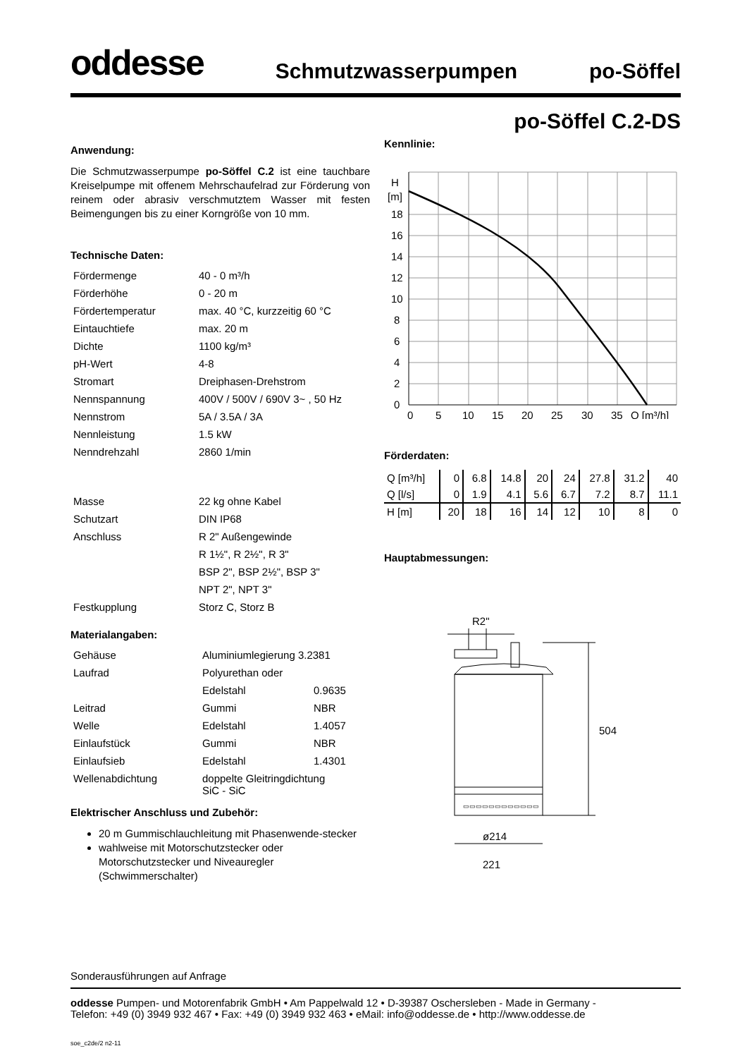oddesse Schmutzwasserpumpen po-Söffel
Anwendung:
Die Schmutzwasserpumpe po-Söffel C.2 ist eine tauchbare Kreiselpumpe mit offenem Mehrschaufelrad zur Förderung von reinem oder abrasiv verschmutztem Wasser mit festen Beimengungen bis zu einer Korngröße von 10 mm.
Technische Daten:
| Fördermenge | 40 - 0 m³/h |
| Förderhöhe | 0 - 20 m |
| Fördertemperatur | max. 40 °C, kurzzeitig 60 °C |
| Eintauchtiefe | max. 20 m |
| Dichte | 1100 kg/m³ |
| pH-Wert | 4-8 |
| Stromart | Dreiphasen-Drehstrom |
| Nennspannung | 400V / 500V / 690V 3~ , 50 Hz |
| Nennstrom | 5A / 3.5A / 3A |
| Nennleistung | 1.5 kW |
| Nenndrehzahl | 2860 1/min |
| Masse | 22 kg ohne Kabel |
| Schutzart | DIN IP68 |
| Anschluss | R 2" Außengewinde |
| | R 1½", R 2½", R 3" |
| | BSP 2", BSP 2½", BSP 3" |
| | NPT 2", NPT 3" |
| Festkupplung | Storz C, Storz B |
Materialangaben:
| Gehäuse | Aluminiumlegierung 3.2381 | |
| Laufrad | Polyurethan oder | |
| | Edelstahl | 0.9635 |
| Leitrad | Gummi | NBR |
| Welle | Edelstahl | 1.4057 |
| Einlaufstück | Gummi | NBR |
| Einlaufsieb | Edelstahl | 1.4301 |
| Wellenabdichtung | doppelte Gleitringdichtung SiC - SiC | |
Elektrischer Anschluss und Zubehör:
20 m Gummischlauchleitung mit Phasenwende-stecker
wahlweise mit Motorschutzstecker oder Motorschutzstecker und Niveauregler (Schwimmerschalter)
po-Söffel C.2-DS
Kennlinie:
H
[m]
18
16
14
12
10
8
6
4
2
0
0
5
10
15
20
25
30
35
Q [m³/h]
Förderdaten:
| Q [m³/h] | 0 | 6.8 | 14.8 | 20 | 24 | 27.8 | 31.2 | 40 |
| Q [l/s] | 0 | 1.9 | 4.1 | 5.6 | 6.7 | 7.2 | 8.7 | 11.1 |
| H [m] | 20 | 18 | 16 | 14 | 12 | 10 | 8 | 0 |
Hauptabmessungen:
R2"
▭▭▭▭▭▭▭▭▭▭▭▭
504
ø214
221
Sonderausführungen auf Anfrage
oddesse Pumpen- und Motorenfabrik GmbH • Am Pappelwald 12 • D-39387 Oschersleben - Made in Germany -
Telefon: +49 (0) 3949 932 467 • Fax: +49 (0) 3949 932 463 • eMail: info@oddesse.de • http://www.oddesse.de
soe_c2de/2 n2-11